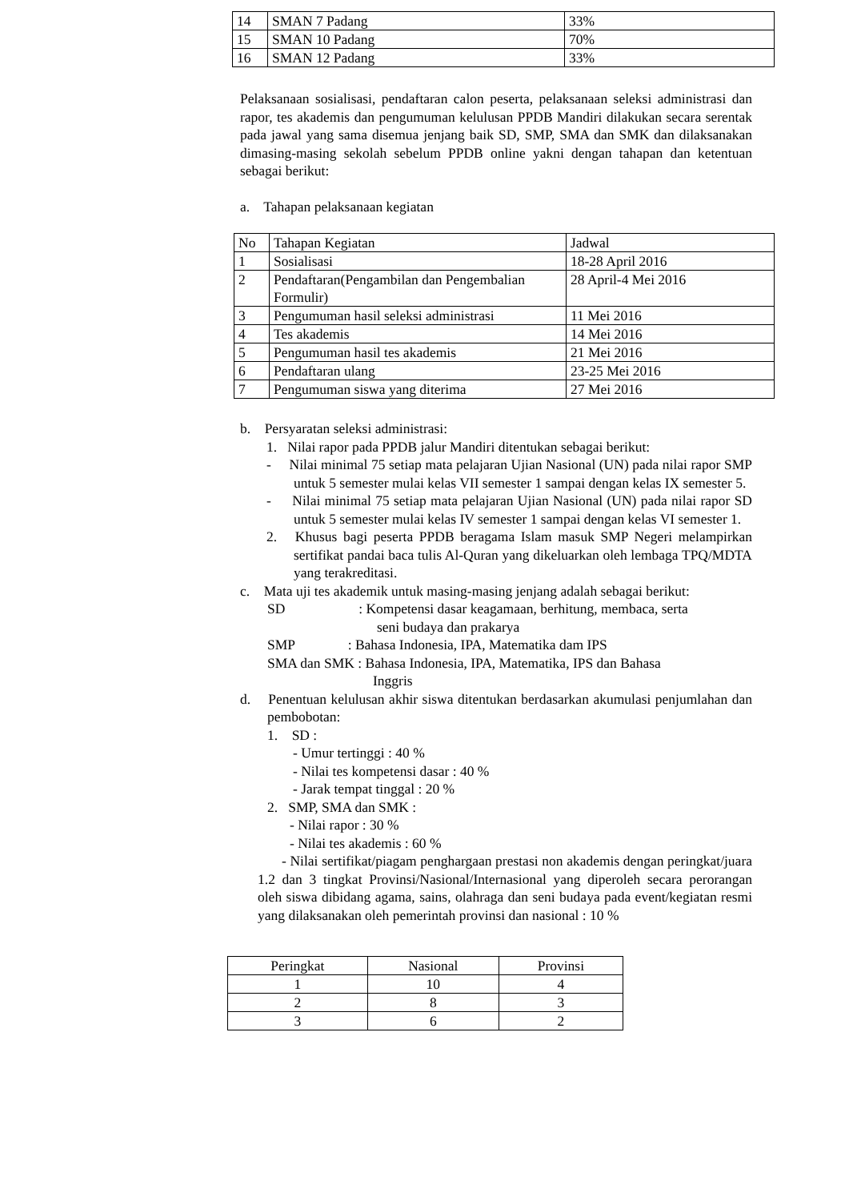| 14 | SMAN 7 Padang | 33% |
| 15 | SMAN 10 Padang | 70% |
| 16 | SMAN 12 Padang | 33% |
Pelaksanaan sosialisasi, pendaftaran calon peserta, pelaksanaan seleksi administrasi dan rapor, tes akademis dan pengumuman kelulusan PPDB Mandiri dilakukan secara serentak pada jawal yang sama disemua jenjang baik SD, SMP, SMA dan SMK dan dilaksanakan dimasing-masing sekolah sebelum PPDB online yakni dengan tahapan dan ketentuan sebagai berikut:
a. Tahapan pelaksanaan kegiatan
| No | Tahapan Kegiatan | Jadwal |
| --- | --- | --- |
| 1 | Sosialisasi | 18-28 April 2016 |
| 2 | Pendaftaran(Pengambilan dan Pengembalian Formulir) | 28 April-4 Mei 2016 |
| 3 | Pengumuman hasil seleksi administrasi | 11 Mei 2016 |
| 4 | Tes akademis | 14 Mei 2016 |
| 5 | Pengumuman hasil tes akademis | 21 Mei 2016 |
| 6 | Pendaftaran ulang | 23-25 Mei 2016 |
| 7 | Pengumuman siswa yang diterima | 27 Mei 2016 |
b. Persyaratan seleksi administrasi:
1. Nilai rapor pada PPDB jalur Mandiri ditentukan sebagai berikut:
- Nilai minimal 75 setiap mata pelajaran Ujian Nasional (UN) pada nilai rapor SMP untuk 5 semester mulai kelas VII semester 1 sampai dengan kelas IX semester 5.
- Nilai minimal 75 setiap mata pelajaran Ujian Nasional (UN) pada nilai rapor SD untuk 5 semester mulai kelas IV semester 1 sampai dengan kelas VI semester 1.
2. Khusus bagi peserta PPDB beragama Islam masuk SMP Negeri melampirkan sertifikat pandai baca tulis Al-Quran yang dikeluarkan oleh lembaga TPQ/MDTA yang terakreditasi.
c. Mata uji tes akademik untuk masing-masing jenjang adalah sebagai berikut:
SD : Kompetensi dasar keagamaan, berhitung, membaca, serta
seni budaya dan prakarya
SMP : Bahasa Indonesia, IPA, Matematika dam IPS
SMA dan SMK : Bahasa Indonesia, IPA, Matematika, IPS dan Bahasa
Inggris
d. Penentuan kelulusan akhir siswa ditentukan berdasarkan akumulasi penjumlahan dan pembobotan:
1. SD :
- Umur tertinggi : 40 %
- Nilai tes kompetensi dasar : 40 %
- Jarak tempat tinggal : 20 %
2. SMP, SMA dan SMK :
- Nilai rapor : 30 %
- Nilai tes akademis : 60 %
- Nilai sertifikat/piagam penghargaan prestasi non akademis dengan peringkat/juara 1.2 dan 3 tingkat Provinsi/Nasional/Internasional yang diperoleh secara perorangan oleh siswa dibidang agama, sains, olahraga dan seni budaya pada event/kegiatan resmi yang dilaksanakan oleh pemerintah provinsi dan nasional : 10 %
| Peringkat | Nasional | Provinsi |
| --- | --- | --- |
| 1 | 10 | 4 |
| 2 | 8 | 3 |
| 3 | 6 | 2 |